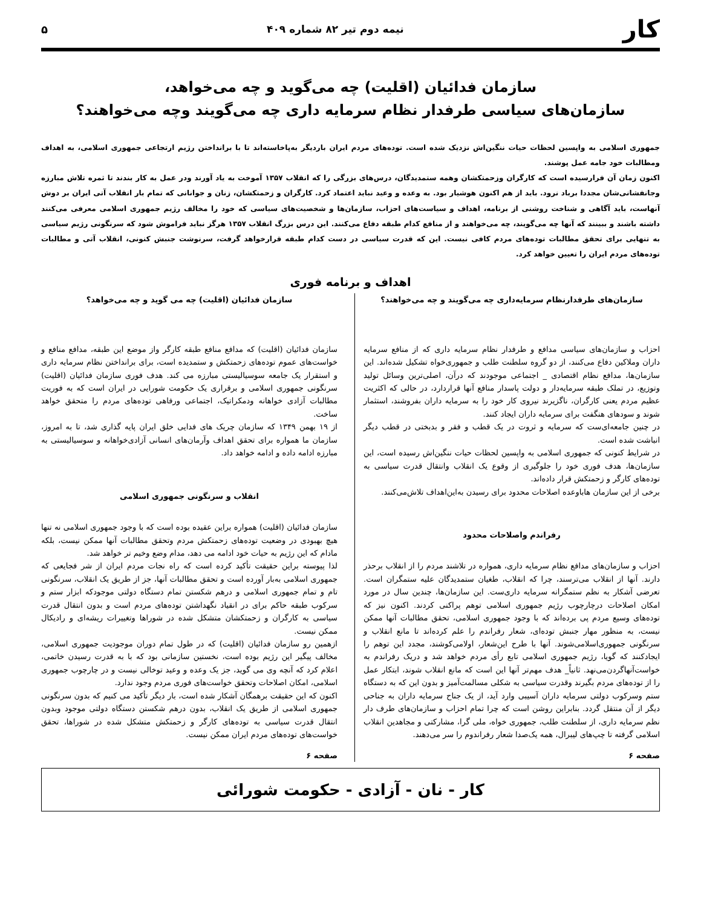کار
نیمه دوم تیر ۸۲ شماره ۴۰۹ ۵
سازمان فدائیان (اقلیت) چه می‌گوید و چه می‌خواهد،
سازمان‌های سیاسی طرفدار نظام سرمایه داری چه می‌گویند وچه می‌خواهند؟
جمهوری اسلامی به واپسین لحظات حیات ننگین‌اش نزدیک شده است. توده‌های مردم ایران باردیگر به‌پاخاسته‌اند تا با برانداختن رژیم ارتجاعی جمهوری اسلامی، به اهداف ومطالبات خود جامه عمل پوشند.
اکنون زمان آن فرارسیده است که کارگران وزحمتکشان وهمه ستمدیدگان، درس‌های بزرگی را که انقلاب ۱۳۵۷ آموخت به یاد آورند ودر عمل به کار بندند تا ثمره تلاش مبارزه وجانفشانی‌شان مجددا برباد نرود. باید از هم اکنون هوشیار بود. به وعده و وعید نباید اعتماد کرد. کارگران و زحمتکشان، زنان و جوانانی که تمام بار انقلاب آتی ایران بر دوش آنهاست، باید آگاهی و شناخت روشنی از برنامه، اهداف و سیاست‌های احزاب، سازمان‌ها و شخصیت‌های سیاسی که خود را مخالف رژیم جمهوری اسلامی معرفی می‌کنند داشته باشند و ببینند که آنها چه می‌گویند، چه می‌خواهند و از منافع کدام طبقه دفاع می‌کنند. این درس بزرگ انقلاب ۱۳۵۷ هرگز نباید فراموش شود که سرنگونی رژیم سیاسی به تنهایی برای تحقق مطالبات توده‌های مردم کافی نیست. این که قدرت سیاسی در دست کدام طبقه قرارخواهد گرفت، سرنوشت جنبش کنونی، انقلاب آتی و مطالبات توده‌های مردم ایران را تعیین خواهد کرد.
اهداف و برنامه فوری
سازمان‌های طرفدارنظام سرمایه‌داری چه می‌گویند و چه می‌خواهند؟
احزاب و سازمان‌های سیاسی مدافع و طرفدار نظام سرمایه داری که از منافع سرمایه داران وملاکین دفاع می‌کنند، از دو گروه سلطنت طلب و جمهوری‌خواه تشکیل شده‌اند. این سازمان‌ها، مدافع نظام اقتصادی _ اجتماعی موجودند که درآن، اصلی‌ترین وسائل تولید وتوزیع، در تملک طبقه سرمایه‌دار و دولت پاسدار منافع آنها قراردارد، در حالی که اکثریت عظیم مردم یعنی کارگران، ناگزیرند نیروی کار خود را به سرمایه داران بفروشند، استثمار شوند و سودهای هنگفت برای سرمایه داران ایجاد کنند.
در چنین جامعه‌ای‌ست که سرمایه و ثروت در یک قطب و فقر و بدبختی در قطب دیگر انباشت شده است.
در شرایط کنونی که جمهوری اسلامی به واپسین لحظات حیات ننگین‌اش رسیده است، این سازمان‌ها، هدف فوری خود را جلوگیری از وقوع یک انقلاب وانتقال قدرت سیاسی به توده‌های کارگر و زحمتکش قرار داده‌اند.
برخی از این سازمان هاباوعده اصلاحات محدود برای رسیدن به‌این‌اهداف تلاش‌می‌کنند.
رفراندم واصلاحات محدود
احزاب و سازمان‌های مدافع نظام سرمایه داری، همواره در تلاشند مردم را از انقلاب برحذر دارند. آنها از انقلاب می‌ترسند، چرا که انقلاب، طغیان ستمدیدگان علیه ستمگران است. تعرضی آشکار به نظم ستمگرانه سرمایه داری‌ست. این سازمان‌ها، چندین سال در مورد امکان اصلاحات درچارچوب رژیم جمهوری اسلامی توهم پراکنی کردند. اکنون نیز که توده‌های وسیع مردم پی برده‌اند که با وجود جمهوری اسلامی، تحقق مطالبات آنها ممکن نیست، به منظور مهار جنبش توده‌ای، شعار رفراندم را علم کرده‌اند تا مانع انقلاب و سرنگونی جمهوری‌اسلامی‌شوند. آنها با طرح این‌شعار، اولامی‌کوشند، مجدد این توهم را ایجادکنند که گویا، رژیم جمهوری اسلامی تابع رأی مردم خواهد شد و دریک رفراندم به خواست‌آنهاگردن‌می‌نهد. ثانیاً_ هدف مهم‌تر آنها این است که مانع انقلاب شوند، ابتکار عمل را از توده‌های مردم بگیرند وقدرت سیاسی به شکلی مسالمت‌آمیز و بدون این که به دستگاه ستم وسرکوب دولتی سرمایه داران آسیبی وارد آید، از یک جناح سرمایه داران به جناحی دیگر از آن منتقل گردد. بنابراین روشن است که چرا تمام احزاب و سازمان‌های طرف دار نظم سرمایه داری، از سلطنت طلب، جمهوری خواه، ملی گرا، مشارکتی و مجاهدین انقلاب اسلامی گرفته تا چپ‌های لیبرال، همه یک‌صدا شعار رفراندوم را سر می‌دهند.
صفحه ۶
سازمان فدائیان (اقلیت) چه می گوید و چه می‌خواهد؟
سازمان فدائیان (اقلیت) که مدافع منافع طبقه کارگر واز موضع این طبقه، مدافع منافع و خواست‌های عموم توده‌های زحمتکش و ستمدیده است، برای برانداختن نظام سرمایه داری و استقرار یک جامعه سوسیالیستی مبارزه می کند. هدف فوری سازمان فدائیان (اقلیت) سرنگونی جمهوری اسلامی و برقراری یک حکومت شورایی در ایران است که به فوریت مطالبات آزادی خواهانه ودمکراتیک، اجتماعی ورفاهی توده‌های مردم را متحقق خواهد ساخت.
از ۱۹ بهمن ۱۳۴۹ که سازمان چریک های فدایی خلق ایران پایه گذاری شد، تا به امروز، سازمان ما همواره برای تحقق اهداف وآرمان‌های انسانی آزادی‌خواهانه و سوسیالیستی به مبارزه ادامه داده و ادامه خواهد داد.
انقلاب و سرنگونی جمهوری اسلامی
سازمان فدائیان (اقلیت) همواره براین عقیده بوده است که با وجود جمهوری اسلامی نه تنها هیچ بهبودی در وضعیت توده‌های زحمتکش مردم وتحقق مطالبات آنها ممکن نیست، بلکه مادام که این رژیم به حیات خود ادامه می دهد، مدام وضع وخیم تر خواهد شد.
لذا پیوسته براین حقیقت تأکید کرده است که راه نجات مردم ایران از شر فجایعی که جمهوری اسلامی به‌بار آورده است و تحقق مطالبات آنها، جز از طریق یک انقلاب، سرنگونی تام و تمام جمهوری اسلامی و درهم شکستن تمام دستگاه دولتی موجودکه ابزار ستم و سرکوب طبقه حاکم برای در انقیاد نگهداشتن توده‌های مردم است و بدون انتقال قدرت سیاسی به کارگران و زحمتکشان متشکل شده در شوراها وتغییرات ریشه‌ای و رادیکال ممکن نیست.
ازهمین رو سازمان فدائیان (اقلیت) که در طول تمام دوران موجودیت جمهوری اسلامی، مخالف پیگیر این رژیم بوده است، نخستین سازمانی بود که با به قدرت رسیدن خاتمی، اعلام کرد که آنچه وی می گوید، جز یک وعده و وعید توخالی نیست و در چارچوب جمهوری اسلامی، امکان اصلاحات وتحقق خواست‌های فوری مردم وجود ندارد.
اکنون که این حقیقت برهمگان آشکار شده است، بار دیگر تأکید می کنیم که بدون سرنگونی جمهوری اسلامی از طریق یک انقلاب، بدون درهم شکستن دستگاه دولتی موجود وبدون انتقال قدرت سیاسی به توده‌های کارگر و زحمتکش متشکل شده در شوراها، تحقق خواست‌های توده‌های مردم ایران ممکن نیست.
صفحه ۶
کار - نان - آزادی - حکومت شورائی